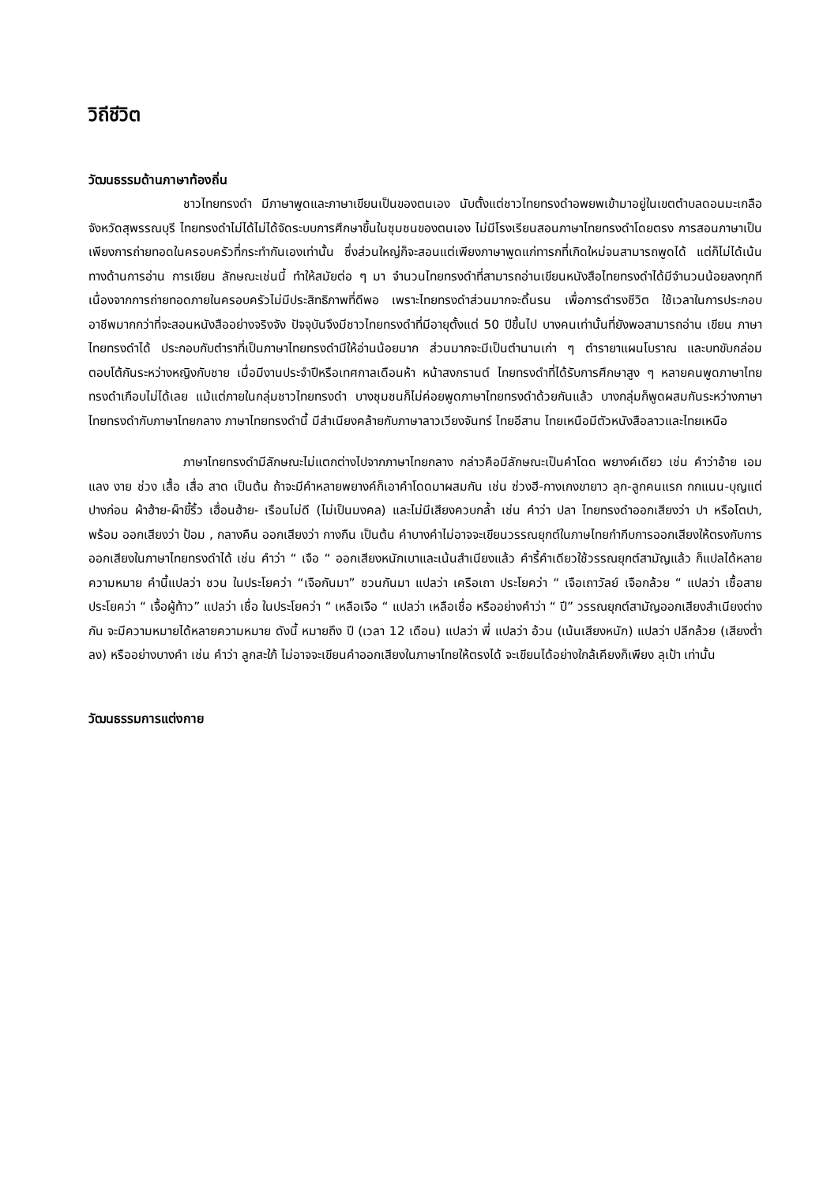วิถีชีวิต
วัฒนธรรมด้านภาษาท้องถิ่น
ชาวไทยทรงดำ มีภาษาพูดและภาษาเขียนเป็นของตนเอง นับตั้งแต่ชาวไทยทรงดำอพยพเข้ามาอยู่ในเขตตำบลดอนมะเกลือ จังหวัดสุพรรณบุรี ไทยทรงดำไม่ได้ไม่ได้จัดระบบการศึกษาขึ้นในชุมชนของตนเอง ไม่มีโรงเรียนสอนภาษาไทยทรงดำโดยตรง การสอนภาษาเป็นเพียงการถ่ายทอดในครอบครัวที่กระทำกันเองเท่านั้น ซึ่งส่วนใหญ่ก็จะสอนแต่เพียงภาษาพูดแก่ทารกที่เกิดใหม่จนสามารถพูดได้ แต่ก็ไม่ได้เน้นทางด้านการอ่าน การเขียน ลักษณะเช่นนี้ ทำให้สมัยต่อ ๆ มา จำนวนไทยทรงดำที่สามารถอ่านเขียนหนังสือไทยทรงดำได้มีจำนวนน้อยลงทุกที เนื่องจากการถ่ายทอดภายในครอบครัวไม่มีประสิทธิภาพที่ดีพอ เพราะไทยทรงดำส่วนมากจะดิ้นรน เพื่อการดำรงชีวิต ใช้เวลาในการประกอบอาชีพมากกว่าที่จะสอนหนังสืออย่างจริงจัง ปัจจุบันจึงมีชาวไทยทรงดำที่มีอายุตั้งแต่ 50 ปีขึ้นไป บางคนเท่านั้นที่ยังพอสามารถอ่าน เขียน ภาษาไทยทรงดำได้ ประกอบกับตำราที่เป็นภาษาไทยทรงดำมีให้อ่านน้อยมาก ส่วนมากจะมีเป็นตำนานเก่า ๆ ตำรายาแผนโบราณ และบทขับกล่อมตอบโต้กันระหว่างหญิงกับชาย เมื่อมีงานประจำปีหรือเทศกาลเดือนห้า หน้าสงกรานต์ ไทยทรงดำที่ได้รับการศึกษาสูง ๆ หลายคนพูดภาษาไทยทรงดำเกือบไม่ได้เลย แม้แต่ภายในกลุ่มชาวไทยทรงดำ บางชุมชนก็ไม่ค่อยพูดภาษาไทยทรงดำด้วยกันแล้ว บางกลุ่มก็พูดผสมกันระหว่างภาษาไทยทรงดำกับภาษาไทยกลาง ภาษาไทยทรงดำนี้ มีสำเนียงคล้ายกับภาษาลาวเวียงจันทร์ ไทยอีสาน ไทยเหนือมีตัวหนังสือลาวและไทยเหนือ
ภาษาไทยทรงดำมีลักษณะไม่แตกต่างไปจากภาษาไทยกลาง กล่าวคือมีลักษณะเป็นคำโดด พยางค์เดียว เช่น คำว่าอ้าย เอม แลง งาย ช่วง เสื้อ เสื่อ สาด เป็นต้น ถ้าจะมีคำหลายพยางค์ก็เอาคำโดดมาผสมกัน เช่น ซ่วงฮี-กางเกงขายาว ลุก-ลูกคนแรก กกแนน-บุญแต่ปางก่อน ผ้าฮ้าย-ผ็าขี้ริ้ว เฮื่อนฮ้าย- เรือนไม่ดี (ไม่เป็นมงคล) และไม่มีเสียงควบกล้ำ เช่น คำว่า ปลา ไทยทรงดำออกเสียงว่า ปา หรือโตปา, พร้อม ออกเสียงว่า ป้อม , กลางคืน ออกเสียงว่า กางกืน เป็นต้น คำบางคำไม่อาจจะเขียนวรรณยุกต์ในภาษไทยกำกีบการออกเสียงให้ตรงกับการออกเสียงในภาษาไทยทรงดำได้ เช่น คำว่า “ เจือ “ ออกเสียงหนักเบาและเน้นสำเนียงแล้ว คำรี้คำเดียวใช้วรรณยุกต์สามัญแล้ว ก็แปลได้หลายความหมาย คำนี้แปลว่า ชวน ในประโยคว่า “เจือกันมา” ชวนกันมา แปลว่า เครือเถา ประโยคว่า “ เจือเถาวัลย์ เจือกล้วย “ แปลว่า เชื้อสาย ประโยคว่า “ เจื้อผู้ท้าว” แปลว่า เชื่อ ในประโยคว่า “ เหลือเจือ “ แปลว่า เหลือเชื่อ หรืออย่างคำว่า “ ปี” วรรณยุกต์สามัญออกเสียงสำเนียงต่างกัน จะมีความหมายได้หลายความหมาย ดังนี้ หมายถึง ปี (เวลา 12 เดือน) แปลว่า พี่ แปลว่า อ้วน (เน้นเสียงหนัก) แปลว่า ปลีกล้วย (เสียงต่ำลง) หรืออย่างบางคำ เช่น คำว่า ลูกสะใภ้ ไม่อาจจะเขียนคำออกเสียงในภาษาไทยให้ตรงได้ จะเขียนได้อย่างใกล้เคียงก็เพียง ลุเป้า เท่านั้น
วัฒนธรรมการแต่งกาย